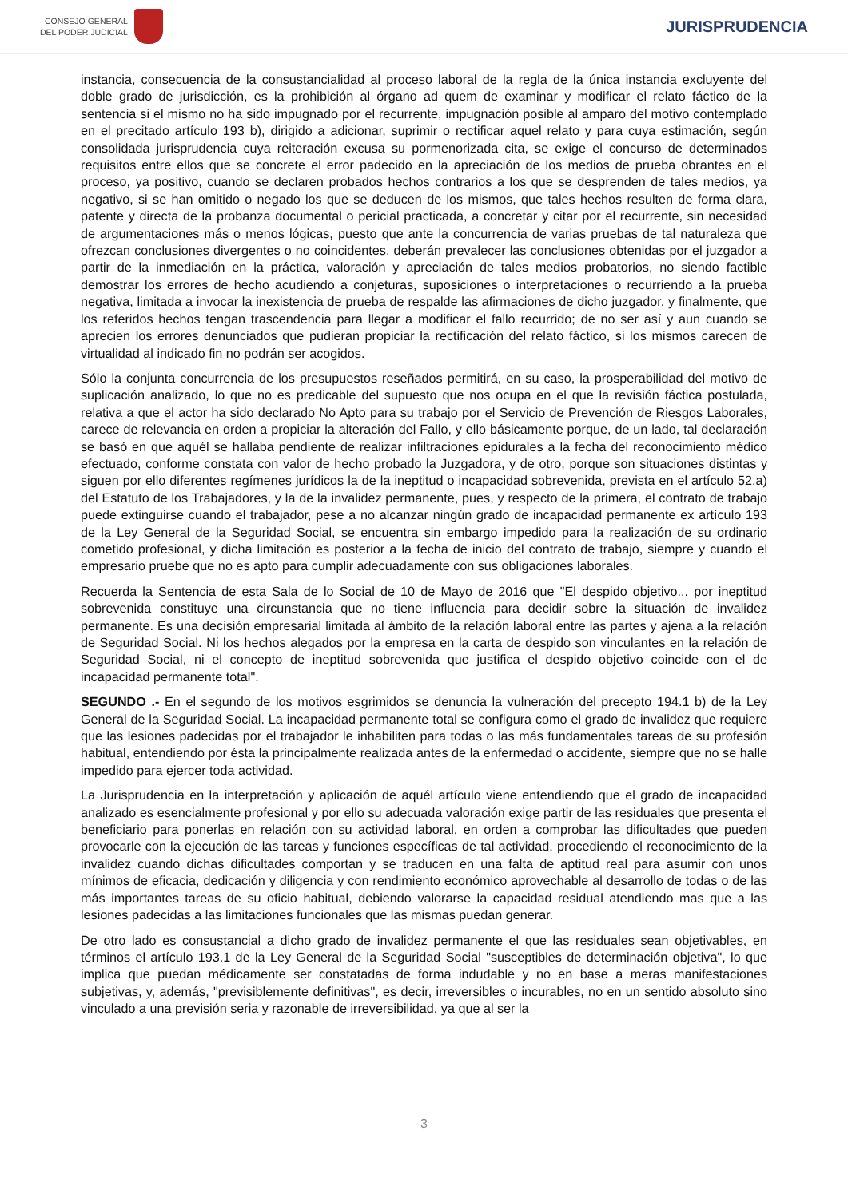CONSEJO GENERAL
DEL PODER JUDICIAL
JURISPRUDENCIA
instancia, consecuencia de la consustancialidad al proceso laboral de la regla de la única instancia excluyente del doble grado de jurisdicción, es la prohibición al órgano ad quem de examinar y modificar el relato fáctico de la sentencia si el mismo no ha sido impugnado por el recurrente, impugnación posible al amparo del motivo contemplado en el precitado artículo 193 b), dirigido a adicionar, suprimir o rectificar aquel relato y para cuya estimación, según consolidada jurisprudencia cuya reiteración excusa su pormenorizada cita, se exige el concurso de determinados requisitos entre ellos que se concrete el error padecido en la apreciación de los medios de prueba obrantes en el proceso, ya positivo, cuando se declaren probados hechos contrarios a los que se desprenden de tales medios, ya negativo, si se han omitido o negado los que se deducen de los mismos, que tales hechos resulten de forma clara, patente y directa de la probanza documental o pericial practicada, a concretar y citar por el recurrente, sin necesidad de argumentaciones más o menos lógicas, puesto que ante la concurrencia de varias pruebas de tal naturaleza que ofrezcan conclusiones divergentes o no coincidentes, deberán prevalecer las conclusiones obtenidas por el juzgador a partir de la inmediación en la práctica, valoración y apreciación de tales medios probatorios, no siendo factible demostrar los errores de hecho acudiendo a conjeturas, suposiciones o interpretaciones o recurriendo a la prueba negativa, limitada a invocar la inexistencia de prueba de respalde las afirmaciones de dicho juzgador, y finalmente, que los referidos hechos tengan trascendencia para llegar a modificar el fallo recurrido; de no ser así y aun cuando se aprecien los errores denunciados que pudieran propiciar la rectificación del relato fáctico, si los mismos carecen de virtualidad al indicado fin no podrán ser acogidos.
Sólo la conjunta concurrencia de los presupuestos reseñados permitirá, en su caso, la prosperabilidad del motivo de suplicación analizado, lo que no es predicable del supuesto que nos ocupa en el que la revisión fáctica postulada, relativa a que el actor ha sido declarado No Apto para su trabajo por el Servicio de Prevención de Riesgos Laborales, carece de relevancia en orden a propiciar la alteración del Fallo, y ello básicamente porque, de un lado, tal declaración se basó en que aquél se hallaba pendiente de realizar infiltraciones epidurales a la fecha del reconocimiento médico efectuado, conforme constata con valor de hecho probado la Juzgadora, y de otro, porque son situaciones distintas y siguen por ello diferentes regímenes jurídicos la de la ineptitud o incapacidad sobrevenida, prevista en el artículo 52.a) del Estatuto de los Trabajadores, y la de la invalidez permanente, pues, y respecto de la primera, el contrato de trabajo puede extinguirse cuando el trabajador, pese a no alcanzar ningún grado de incapacidad permanente ex artículo 193 de la Ley General de la Seguridad Social, se encuentra sin embargo impedido para la realización de su ordinario cometido profesional, y dicha limitación es posterior a la fecha de inicio del contrato de trabajo, siempre y cuando el empresario pruebe que no es apto para cumplir adecuadamente con sus obligaciones laborales.
Recuerda la Sentencia de esta Sala de lo Social de 10 de Mayo de 2016 que "El despido objetivo... por ineptitud sobrevenida constituye una circunstancia que no tiene influencia para decidir sobre la situación de invalidez permanente. Es una decisión empresarial limitada al ámbito de la relación laboral entre las partes y ajena a la relación de Seguridad Social. Ni los hechos alegados por la empresa en la carta de despido son vinculantes en la relación de Seguridad Social, ni el concepto de ineptitud sobrevenida que justifica el despido objetivo coincide con el de incapacidad permanente total".
SEGUNDO .- En el segundo de los motivos esgrimidos se denuncia la vulneración del precepto 194.1 b) de la Ley General de la Seguridad Social. La incapacidad permanente total se configura como el grado de invalidez que requiere que las lesiones padecidas por el trabajador le inhabiliten para todas o las más fundamentales tareas de su profesión habitual, entendiendo por ésta la principalmente realizada antes de la enfermedad o accidente, siempre que no se halle impedido para ejercer toda actividad.
La Jurisprudencia en la interpretación y aplicación de aquél artículo viene entendiendo que el grado de incapacidad analizado es esencialmente profesional y por ello su adecuada valoración exige partir de las residuales que presenta el beneficiario para ponerlas en relación con su actividad laboral, en orden a comprobar las dificultades que pueden provocarle con la ejecución de las tareas y funciones específicas de tal actividad, procediendo el reconocimiento de la invalidez cuando dichas dificultades comportan y se traducen en una falta de aptitud real para asumir con unos mínimos de eficacia, dedicación y diligencia y con rendimiento económico aprovechable al desarrollo de todas o de las más importantes tareas de su oficio habitual, debiendo valorarse la capacidad residual atendiendo mas que a las lesiones padecidas a las limitaciones funcionales que las mismas puedan generar.
De otro lado es consustancial a dicho grado de invalidez permanente el que las residuales sean objetivables, en términos el artículo 193.1 de la Ley General de la Seguridad Social "susceptibles de determinación objetiva", lo que implica que puedan médicamente ser constatadas de forma indudable y no en base a meras manifestaciones subjetivas, y, además, "previsiblemente definitivas", es decir, irreversibles o incurables, no en un sentido absoluto sino vinculado a una previsión seria y razonable de irreversibilidad, ya que al ser la
3